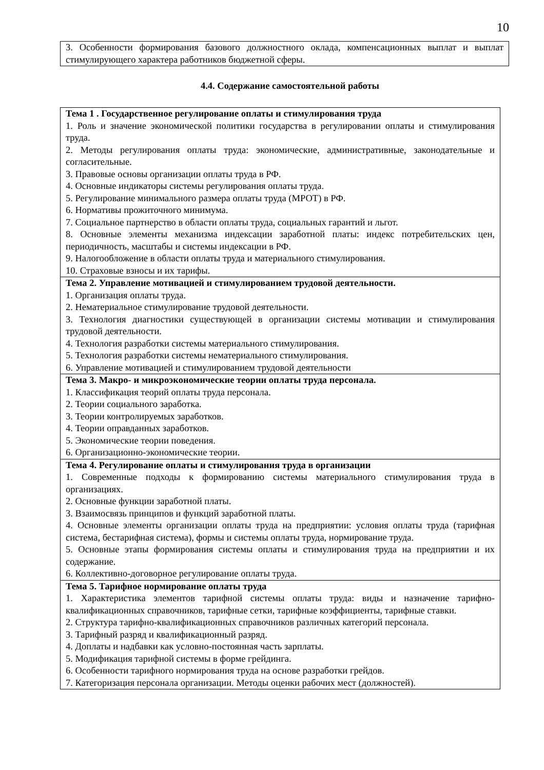10
| 3. Особенности формирования базового должностного оклада, компенсационных выплат и выплат стимулирующего характера работников бюджетной сферы. |
4.4. Содержание самостоятельной работы
| Тема 1 . Государственное регулирование оплаты и стимулирования труда 1. Роль и значение экономической политики государства в регулировании оплаты и стимулирования труда. 2. Методы регулирования оплаты труда: экономические, административные, законодательные и согласительные. 3. Правовые основы организации оплаты труда в РФ. 4. Основные индикаторы системы регулирования оплаты труда. 5. Регулирование минимального размера оплаты труда (МРОТ) в РФ. 6. Нормативы прожиточного минимума. 7. Социальное партнерство в области оплаты труда, социальных гарантий и льгот. 8. Основные элементы механизма индексации заработной платы: индекс потребительских цен, периодичность, масштабы и системы индексации в РФ. 9. Налогообложение в области оплаты труда и материального стимулирования. 10. Страховые взносы и их тарифы. |
| Тема 2. Управление мотивацией и стимулированием трудовой деятельности. 1. Организация оплаты труда. 2. Нематериальное стимулирование трудовой деятельности. 3. Технология диагностики существующей в организации системы мотивации и стимулирования трудовой деятельности. 4. Технология разработки системы материального стимулирования. 5. Технология разработки системы нематериального стимулирования. 6. Управление мотивацией и стимулированием трудовой деятельности |
| Тема 3. Макро- и микроэкономические теории оплаты труда персонала. 1. Классификация теорий оплаты труда персонала. 2. Теории социального заработка. 3. Теории контролируемых заработков. 4. Теории оправданных заработков. 5. Экономические теории поведения. 6. Организационно-экономические теории. |
| Тема 4. Регулирование оплаты и стимулирования труда в организации 1. Современные подходы к формированию системы материального стимулирования труда в организациях. 2. Основные функции заработной платы. 3. Взаимосвязь принципов и функций заработной платы. 4. Основные элементы организации оплаты труда на предприятии: условия оплаты труда (тарифная система, бестарифная система), формы и системы оплаты труда, нормирование труда. 5. Основные этапы формирования системы оплаты и стимулирования труда на предприятии и их содержание. 6. Коллективно-договорное регулирование оплаты труда. |
| Тема 5. Тарифное нормирование оплаты труда 1. Характеристика элементов тарифной системы оплаты труда: виды и назначение тарифно-квалификационных справочников, тарифные сетки, тарифные коэффициенты, тарифные ставки. 2. Структура тарифно-квалификационных справочников различных категорий персонала. 3. Тарифный разряд и квалификационный разряд. 4. Доплаты и надбавки как условно-постоянная часть зарплаты. 5. Модификация тарифной системы в форме грейдинга. 6. Особенности тарифного нормирования труда на основе разработки грейдов. 7. Категоризация персонала организации. Методы оценки рабочих мест (должностей). |